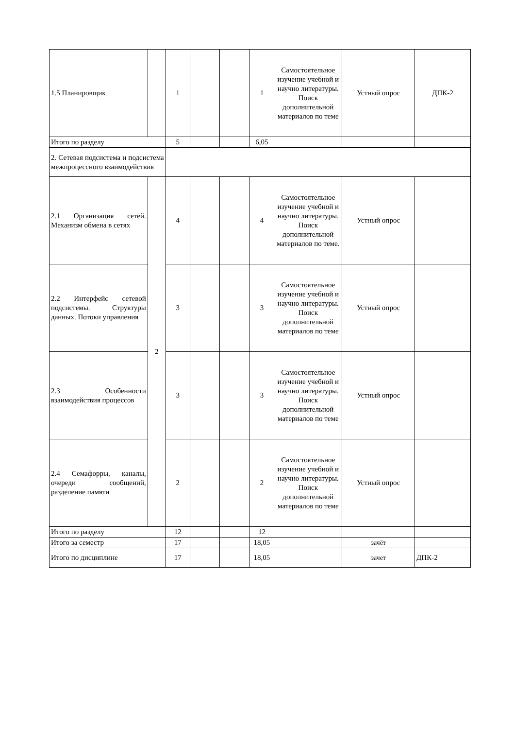| 1.5 Планировщик | | 1 | | | 1 | Самостоятельное изучение учебной и научно литературы. Поиск дополнительной материалов по теме | Устный опрос | ДПК-2 |
| Итого по разделу | | 5 | | | 6,05 | | | |
| 2. Сетевая подсистема и подсистема межпроцессного взаимодействия | | | | | | | | |
| 2.1 Организация сетей. Механизм обмена в сетях | 2 | 4 | | | 4 | Самостоятельное изучение учебной и научно литературы. Поиск дополнительной материалов по теме. | Устный опрос | |
| 2.2 Интерфейс сетевой подсистемы. Структуры данных. Потоки управления | | 3 | | | 3 | Самостоятельное изучение учебной и научно литературы. Поиск дополнительной материалов по теме | Устный опрос | |
| 2.3 Особенности взаимодействия процессов | | 3 | | | 3 | Самостоятельное изучение учебной и научно литературы. Поиск дополнительной материалов по теме | Устный опрос | |
| 2.4 Семафорры, каналы, очереди сообщений, разделение памяти | | 2 | | | 2 | Самостоятельное изучение учебной и научно литературы. Поиск дополнительной материалов по теме | Устный опрос | |
| Итого по разделу | | 12 | | | 12 | | | |
| Итого за семестр | | 17 | | | 18,05 | | зачёт | |
| Итого по дисциплине | | 17 | | | 18,05 | | зачет | ДПК-2 |